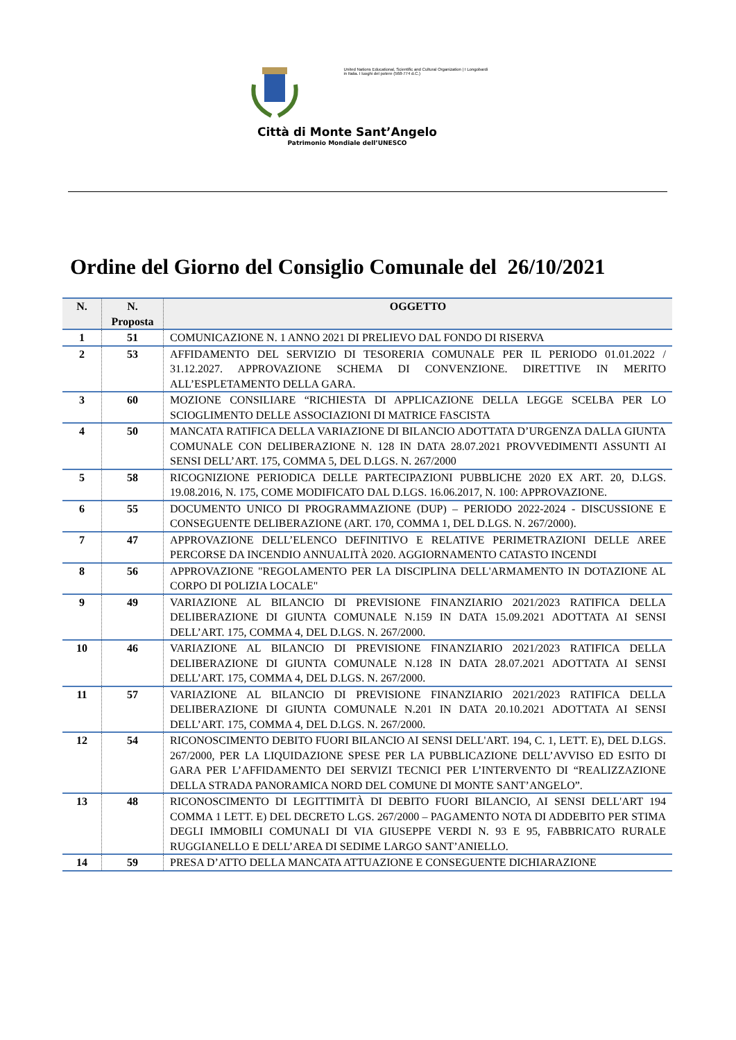United Nations Educational, Scientific and Cultural Organization | I Longobardi in Italia. I luoghi del potere (568-774 d.C.)
Città di Monte Sant’Angelo
Patrimonio Mondiale dell’UNESCO
Ordine del Giorno del Consiglio Comunale del 26/10/2021
| N. | N. Proposta | OGGETTO |
| --- | --- | --- |
| 1 | 51 | COMUNICAZIONE N. 1 ANNO 2021 DI PRELIEVO DAL FONDO DI RISERVA |
| 2 | 53 | AFFIDAMENTO DEL SERVIZIO DI TESORERIA COMUNALE PER IL PERIODO 01.01.2022 / 31.12.2027. APPROVAZIONE SCHEMA DI CONVENZIONE. DIRETTIVE IN MERITO ALL’ESPLETAMENTO DELLA GARA. |
| 3 | 60 | MOZIONE CONSILIARE “RICHIESTA DI APPLICAZIONE DELLA LEGGE SCELBA PER LO SCIOGLIMENTO DELLE ASSOCIAZIONI DI MATRICE FASCISTA |
| 4 | 50 | MANCATA RATIFICA DELLA VARIAZIONE DI BILANCIO ADOTTATA D’URGENZA DALLA GIUNTA COMUNALE CON DELIBERAZIONE N. 128 IN DATA 28.07.2021 PROVVEDIMENTI ASSUNTI AI SENSI DELL’ART. 175, COMMA 5, DEL D.LGS. N. 267/2000 |
| 5 | 58 | RICOGNIZIONE PERIODICA DELLE PARTECIPAZIONI PUBBLICHE 2020 EX ART. 20, D.LGS. 19.08.2016, N. 175, COME MODIFICATO DAL D.LGS. 16.06.2017, N. 100: APPROVAZIONE. |
| 6 | 55 | DOCUMENTO UNICO DI PROGRAMMAZIONE (DUP) – PERIODO 2022-2024 - DISCUSSIONE E CONSEGUENTE DELIBERAZIONE (ART. 170, COMMA 1, DEL D.LGS. N. 267/2000). |
| 7 | 47 | APPROVAZIONE DELL’ELENCO DEFINITIVO E RELATIVE PERIMETRAZIONI DELLE AREE PERCORSE DA INCENDIO ANNUALITÀ 2020. AGGIORNAMENTO CATASTO INCENDI |
| 8 | 56 | APPROVAZIONE "REGOLAMENTO PER LA DISCIPLINA DELL'ARMAMENTO IN DOTAZIONE AL CORPO DI POLIZIA LOCALE" |
| 9 | 49 | VARIAZIONE AL BILANCIO DI PREVISIONE FINANZIARIO 2021/2023 RATIFICA DELLA DELIBERAZIONE DI GIUNTA COMUNALE N.159 IN DATA 15.09.2021 ADOTTATA AI SENSI DELL’ART. 175, COMMA 4, DEL D.LGS. N. 267/2000. |
| 10 | 46 | VARIAZIONE AL BILANCIO DI PREVISIONE FINANZIARIO 2021/2023 RATIFICA DELLA DELIBERAZIONE DI GIUNTA COMUNALE N.128 IN DATA 28.07.2021 ADOTTATA AI SENSI DELL’ART. 175, COMMA 4, DEL D.LGS. N. 267/2000. |
| 11 | 57 | VARIAZIONE AL BILANCIO DI PREVISIONE FINANZIARIO 2021/2023 RATIFICA DELLA DELIBERAZIONE DI GIUNTA COMUNALE N.201 IN DATA 20.10.2021 ADOTTATA AI SENSI DELL’ART. 175, COMMA 4, DEL D.LGS. N. 267/2000. |
| 12 | 54 | RICONOSCIMENTO DEBITO FUORI BILANCIO AI SENSI DELL'ART. 194, C. 1, LETT. E), DEL D.LGS. 267/2000, PER LA LIQUIDAZIONE SPESE PER LA PUBBLICAZIONE DELL’AVVISO ED ESITO DI GARA PER L’AFFIDAMENTO DEI SERVIZI TECNICI PER L’INTERVENTO DI “REALIZZAZIONE DELLA STRADA PANORAMICA NORD DEL COMUNE DI MONTE SANT’ANGELO”. |
| 13 | 48 | RICONOSCIMENTO DI LEGITTIMITÀ DI DEBITO FUORI BILANCIO, AI SENSI DELL'ART 194 COMMA 1 LETT. E) DEL DECRETO L.GS. 267/2000 – PAGAMENTO NOTA DI ADDEBITO PER STIMA DEGLI IMMOBILI COMUNALI DI VIA GIUSEPPE VERDI N. 93 E 95, FABBRICATO RURALE RUGGIANELLO E DELL’AREA DI SEDIME LARGO SANT’ANIELLO. |
| 14 | 59 | PRESA D’ATTO DELLA MANCATA ATTUAZIONE E CONSEGUENTE DICHIARAZIONE |